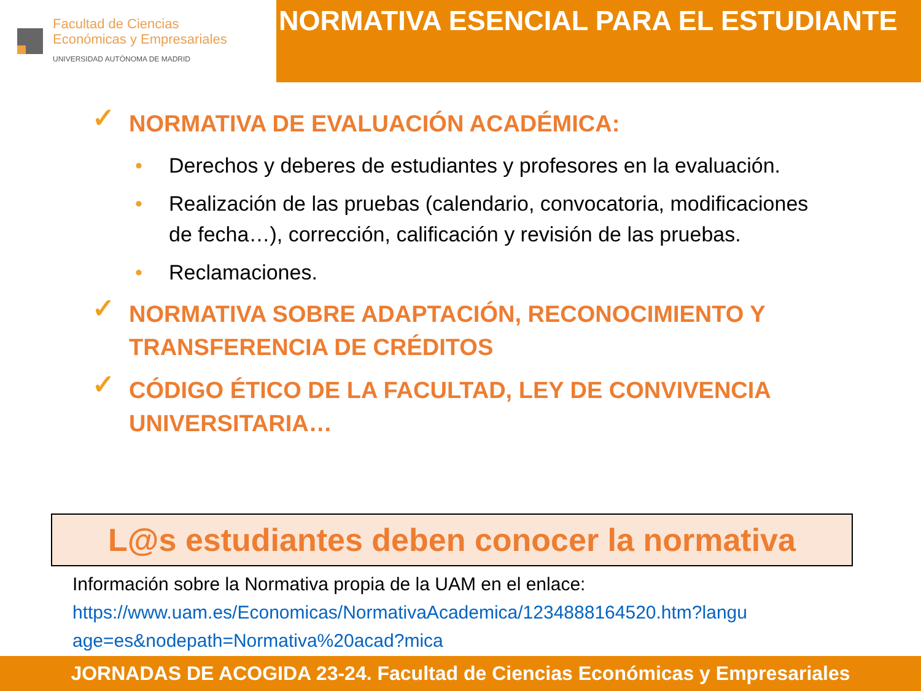Facultad de Ciencias
Económicas y Empresariales
UNIVERSIDAD AUTÓNOMA DE MADRID
NORMATIVA ESENCIAL PARA EL ESTUDIANTE
✓ NORMATIVA DE EVALUACIÓN ACADÉMICA:
• Derechos y deberes de estudiantes y profesores en la evaluación.
• Realización de las pruebas (calendario, convocatoria, modificaciones de fecha…), corrección, calificación y revisión de las pruebas.
• Reclamaciones.
✓ NORMATIVA SOBRE ADAPTACIÓN, RECONOCIMIENTO Y
TRANSFERENCIA DE CRÉDITOS
✓ CÓDIGO ÉTICO DE LA FACULTAD, LEY DE CONVIVENCIA
UNIVERSITARIA…
L@s estudiantes deben conocer la normativa
Información sobre la Normativa propia de la UAM en el enlace:
https://www.uam.es/Economicas/NormativaAcademica/1234888164520.htm?langu age=es&nodepath=Normativa%20acad?mica
JORNADAS DE ACOGIDA 23-24. Facultad de Ciencias Económicas y Empresariales